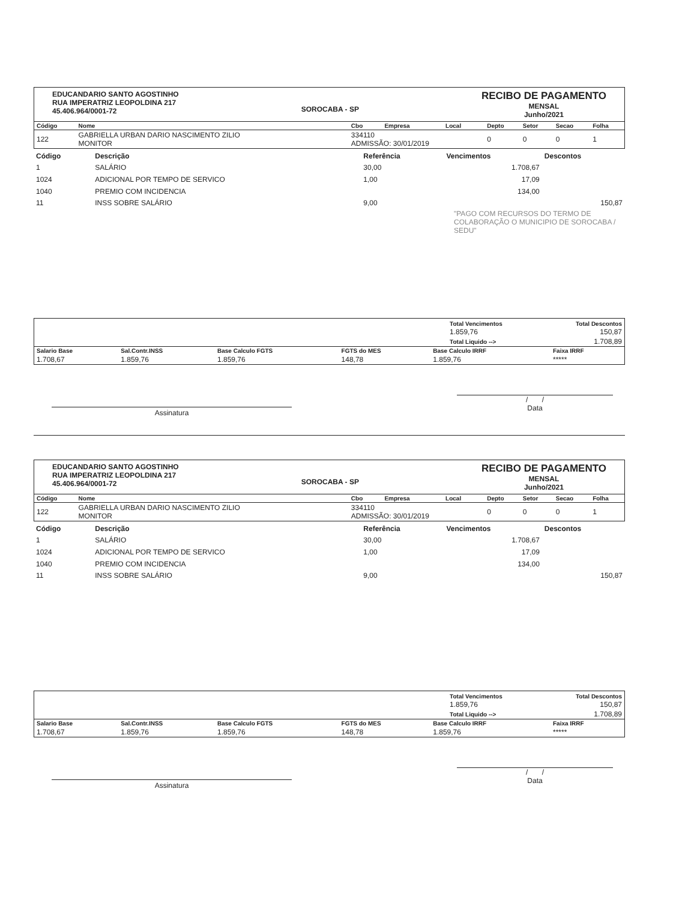EDUCANDARIO SANTO AGOSTINHO
RUA IMPERATRIZ LEOPOLDINA 217
45.406.964/0001-72
SOROCABA - SP
RECIBO DE PAGAMENTO
MENSAL
Junho/2021
| Código | Nome | Cbo | Empresa | Local | Depto | Setor | Secao | Folha |
| --- | --- | --- | --- | --- | --- | --- | --- | --- |
| 122 | GABRIELLA URBAN DARIO NASCIMENTO ZILIO MONITOR | 334110 ADMISSÃO: 30/01/2019 | | | 0 | 0 | 0 | 1 |
| Código | Descrição | Referência | Vencimentos | Descontos |
| --- | --- | --- | --- | --- |
| 1 | SALÁRIO | 30,00 | 1.708,67 | |
| 1024 | ADICIONAL POR TEMPO DE SERVICO | 1,00 | 17,09 | |
| 1040 | PREMIO COM INCIDENCIA | | 134,00 | |
| 11 | INSS SOBRE SALÁRIO | 9,00 | | 150,87 |
| "PAGO COM RECURSOS DO TERMO DE COLABORAÇÃO O MUNICIPIO DE SOROCABA / SEDU" | | | | |
| | Total Vencimentos 1.859,76 | Total Descontos 150,87 |
| | Total Liquido --> | 1.708,89 |
| Salario Base | Sal.Contr.INSS | Base Calculo FGTS | FGTS do MES | Base Calculo IRRF | Faixa IRRF |
| --- | --- | --- | --- | --- | --- |
| 1.708,67 | 1.859,76 | 1.859,76 | 148,78 | 1.859,76 | ***** |
Assinatura
/ /
Data
EDUCANDARIO SANTO AGOSTINHO
RUA IMPERATRIZ LEOPOLDINA 217
45.406.964/0001-72
SOROCABA - SP
RECIBO DE PAGAMENTO
MENSAL
Junho/2021
| Código | Nome | Cbo | Empresa | Local | Depto | Setor | Secao | Folha |
| --- | --- | --- | --- | --- | --- | --- | --- | --- |
| 122 | GABRIELLA URBAN DARIO NASCIMENTO ZILIO MONITOR | 334110 ADMISSÃO: 30/01/2019 | | | 0 | 0 | 0 | 1 |
| Código | Descrição | Referência | Vencimentos | Descontos |
| --- | --- | --- | --- | --- |
| 1 | SALÁRIO | 30,00 | 1.708,67 | |
| 1024 | ADICIONAL POR TEMPO DE SERVICO | 1,00 | 17,09 | |
| 1040 | PREMIO COM INCIDENCIA | | 134,00 | |
| 11 | INSS SOBRE SALÁRIO | 9,00 | | 150,87 |
| | Total Vencimentos 1.859,76 | Total Descontos 150,87 |
| | Total Liquido --> | 1.708,89 |
| Salario Base | Sal.Contr.INSS | Base Calculo FGTS | FGTS do MES | Base Calculo IRRF | Faixa IRRF |
| --- | --- | --- | --- | --- | --- |
| 1.708,67 | 1.859,76 | 1.859,76 | 148,78 | 1.859,76 | ***** |
Assinatura
/ /
Data